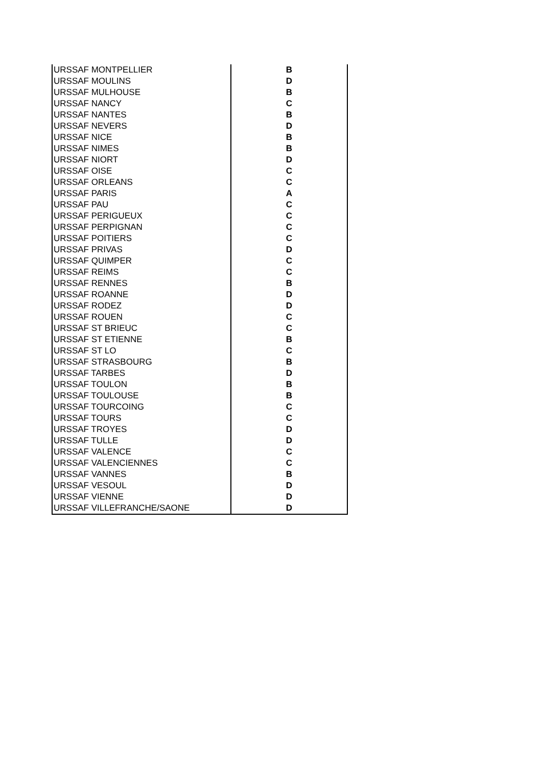| URSSAF MONTPELLIER | B |
| URSSAF MOULINS | D |
| URSSAF MULHOUSE | B |
| URSSAF NANCY | C |
| URSSAF NANTES | B |
| URSSAF NEVERS | D |
| URSSAF NICE | B |
| URSSAF NIMES | B |
| URSSAF NIORT | D |
| URSSAF OISE | C |
| URSSAF ORLEANS | C |
| URSSAF PARIS | A |
| URSSAF PAU | C |
| URSSAF PERIGUEUX | C |
| URSSAF PERPIGNAN | C |
| URSSAF POITIERS | C |
| URSSAF PRIVAS | D |
| URSSAF QUIMPER | C |
| URSSAF REIMS | C |
| URSSAF RENNES | B |
| URSSAF ROANNE | D |
| URSSAF RODEZ | D |
| URSSAF ROUEN | C |
| URSSAF ST BRIEUC | C |
| URSSAF ST ETIENNE | B |
| URSSAF ST LO | C |
| URSSAF STRASBOURG | B |
| URSSAF TARBES | D |
| URSSAF TOULON | B |
| URSSAF TOULOUSE | B |
| URSSAF TOURCOING | C |
| URSSAF TOURS | C |
| URSSAF TROYES | D |
| URSSAF TULLE | D |
| URSSAF VALENCE | C |
| URSSAF VALENCIENNES | C |
| URSSAF VANNES | B |
| URSSAF VESOUL | D |
| URSSAF VIENNE | D |
| URSSAF VILLEFRANCHE/SAONE | D |